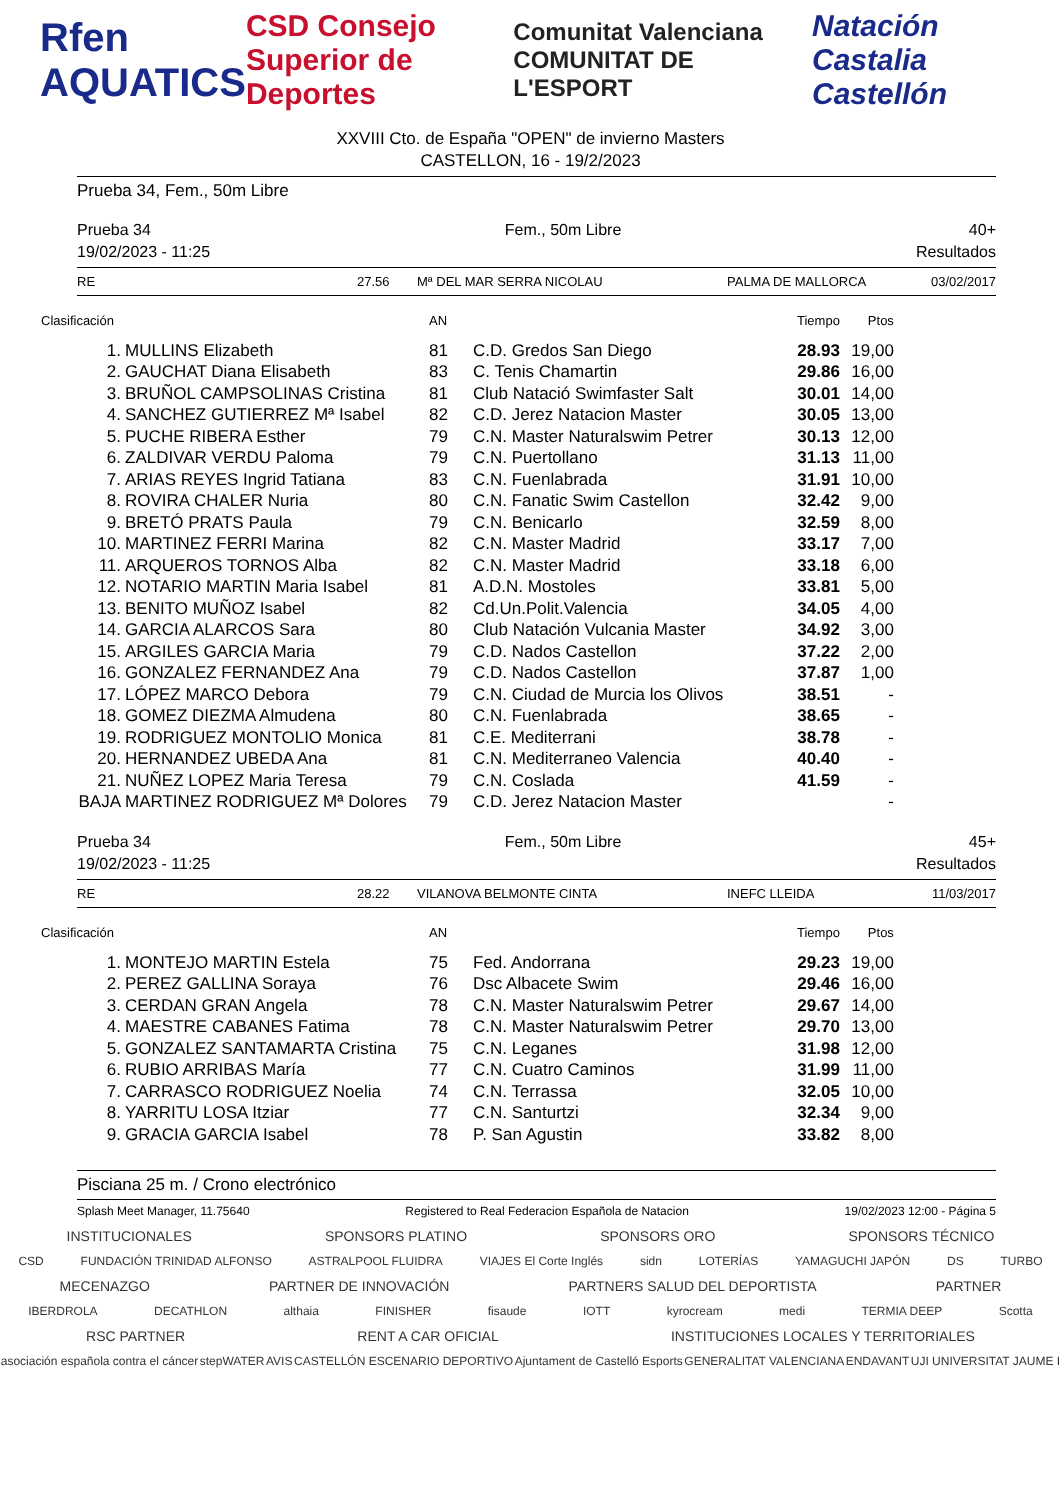Rfen AQUATICS CSD Consejo Superior de Deportes Comunitat Valenciana COMUNITAT DE L'ESPORT Natación Castalia Castellón
XXVIII Cto. de España "OPEN" de invierno Masters
CASTELLON, 16 - 19/2/2023
Prueba 34, Fem., 50m Libre
Prueba 34
19/02/2023 - 11:25
Fem., 50m Libre 40+
Resultados
RE 27.56 Mª DEL MAR SERRA NICOLAU PALMA DE MALLORCA 03/02/2017
| Clasificación | | AN | | Tiempo | Ptos |
| --- | --- | --- | --- | --- | --- |
| 1. | MULLINS Elizabeth | 81 | C.D. Gredos San Diego | 28.93 | 19,00 |
| 2. | GAUCHAT Diana Elisabeth | 83 | C. Tenis Chamartin | 29.86 | 16,00 |
| 3. | BRUÑOL CAMPSOLINAS Cristina | 81 | Club Natació Swimfaster Salt | 30.01 | 14,00 |
| 4. | SANCHEZ GUTIERREZ Mª Isabel | 82 | C.D. Jerez Natacion Master | 30.05 | 13,00 |
| 5. | PUCHE RIBERA Esther | 79 | C.N. Master Naturalswim Petrer | 30.13 | 12,00 |
| 6. | ZALDIVAR VERDU Paloma | 79 | C.N. Puertollano | 31.13 | 11,00 |
| 7. | ARIAS REYES Ingrid Tatiana | 83 | C.N. Fuenlabrada | 31.91 | 10,00 |
| 8. | ROVIRA CHALER Nuria | 80 | C.N. Fanatic Swim Castellon | 32.42 | 9,00 |
| 9. | BRETÓ PRATS Paula | 79 | C.N. Benicarlo | 32.59 | 8,00 |
| 10. | MARTINEZ FERRI Marina | 82 | C.N. Master Madrid | 33.17 | 7,00 |
| 11. | ARQUEROS TORNOS Alba | 82 | C.N. Master Madrid | 33.18 | 6,00 |
| 12. | NOTARIO MARTIN Maria Isabel | 81 | A.D.N. Mostoles | 33.81 | 5,00 |
| 13. | BENITO MUÑOZ Isabel | 82 | Cd.Un.Polit.Valencia | 34.05 | 4,00 |
| 14. | GARCIA ALARCOS Sara | 80 | Club Natación Vulcania Master | 34.92 | 3,00 |
| 15. | ARGILES GARCIA Maria | 79 | C.D. Nados Castellon | 37.22 | 2,00 |
| 16. | GONZALEZ FERNANDEZ Ana | 79 | C.D. Nados Castellon | 37.87 | 1,00 |
| 17. | LÓPEZ MARCO Debora | 79 | C.N. Ciudad de Murcia los Olivos | 38.51 | - |
| 18. | GOMEZ DIEZMA Almudena | 80 | C.N. Fuenlabrada | 38.65 | - |
| 19. | RODRIGUEZ MONTOLIO Monica | 81 | C.E. Mediterrani | 38.78 | - |
| 20. | HERNANDEZ UBEDA Ana | 81 | C.N. Mediterraneo Valencia | 40.40 | - |
| 21. | NUÑEZ LOPEZ Maria Teresa | 79 | C.N. Coslada | 41.59 | - |
| BAJA | MARTINEZ RODRIGUEZ Mª Dolores | 79 | C.D. Jerez Natacion Master | | - |
Prueba 34
19/02/2023 - 11:25
Fem., 50m Libre 45+
Resultados
RE 28.22 VILANOVA BELMONTE CINTA INEFC LLEIDA 11/03/2017
| Clasificación | | AN | | Tiempo | Ptos |
| --- | --- | --- | --- | --- | --- |
| 1. | MONTEJO MARTIN Estela | 75 | Fed. Andorrana | 29.23 | 19,00 |
| 2. | PEREZ GALLINA Soraya | 76 | Dsc Albacete Swim | 29.46 | 16,00 |
| 3. | CERDAN GRAN Angela | 78 | C.N. Master Naturalswim Petrer | 29.67 | 14,00 |
| 4. | MAESTRE CABANES Fatima | 78 | C.N. Master Naturalswim Petrer | 29.70 | 13,00 |
| 5. | GONZALEZ SANTAMARTA Cristina | 75 | C.N. Leganes | 31.98 | 12,00 |
| 6. | RUBIO ARRIBAS María | 77 | C.N. Cuatro Caminos | 31.99 | 11,00 |
| 7. | CARRASCO RODRIGUEZ Noelia | 74 | C.N. Terrassa | 32.05 | 10,00 |
| 8. | YARRITU LOSA Itziar | 77 | C.N. Santurtzi | 32.34 | 9,00 |
| 9. | GRACIA GARCIA Isabel | 78 | P. San Agustin | 33.82 | 8,00 |
Pisciana 25 m. / Crono electrónico
Splash Meet Manager, 11.75640 Registered to Real Federacion Española de Natacion 19/02/2023 12:00 - Página 5
INSTITUCIONALES SPONSORS PLATINO SPONSORS ORO SPONSORS TÉCNICO
CSD FUNDACIÓN TRINIDAD ALFONSO ASTRALPOOL FLUIDRA VIAJES El Corte Inglés sidn LOTERÍAS YAMAGUCHI JAPÓN DS TURBO
MECENAZGO PARTNER DE INNOVACIÓN PARTNERS SALUD DEL DEPORTISTA PARTNER
IBERDROLA DECATHLON althaia FINISHER fisaude IOTT kyrocream medi TERMIA DEEP Scotta
RSC PARTNER RENT A CAR OFICIAL INSTITUCIONES LOCALES Y TERRITORIALES
asociación española contra el cáncer stepWATER AVIS CASTELLÓN ESCENARIO DEPORTIVO Ajuntament de Castelló Esports GENERALITAT VALENCIANA ENDAVANT UJI UNIVERSITAT JAUME I